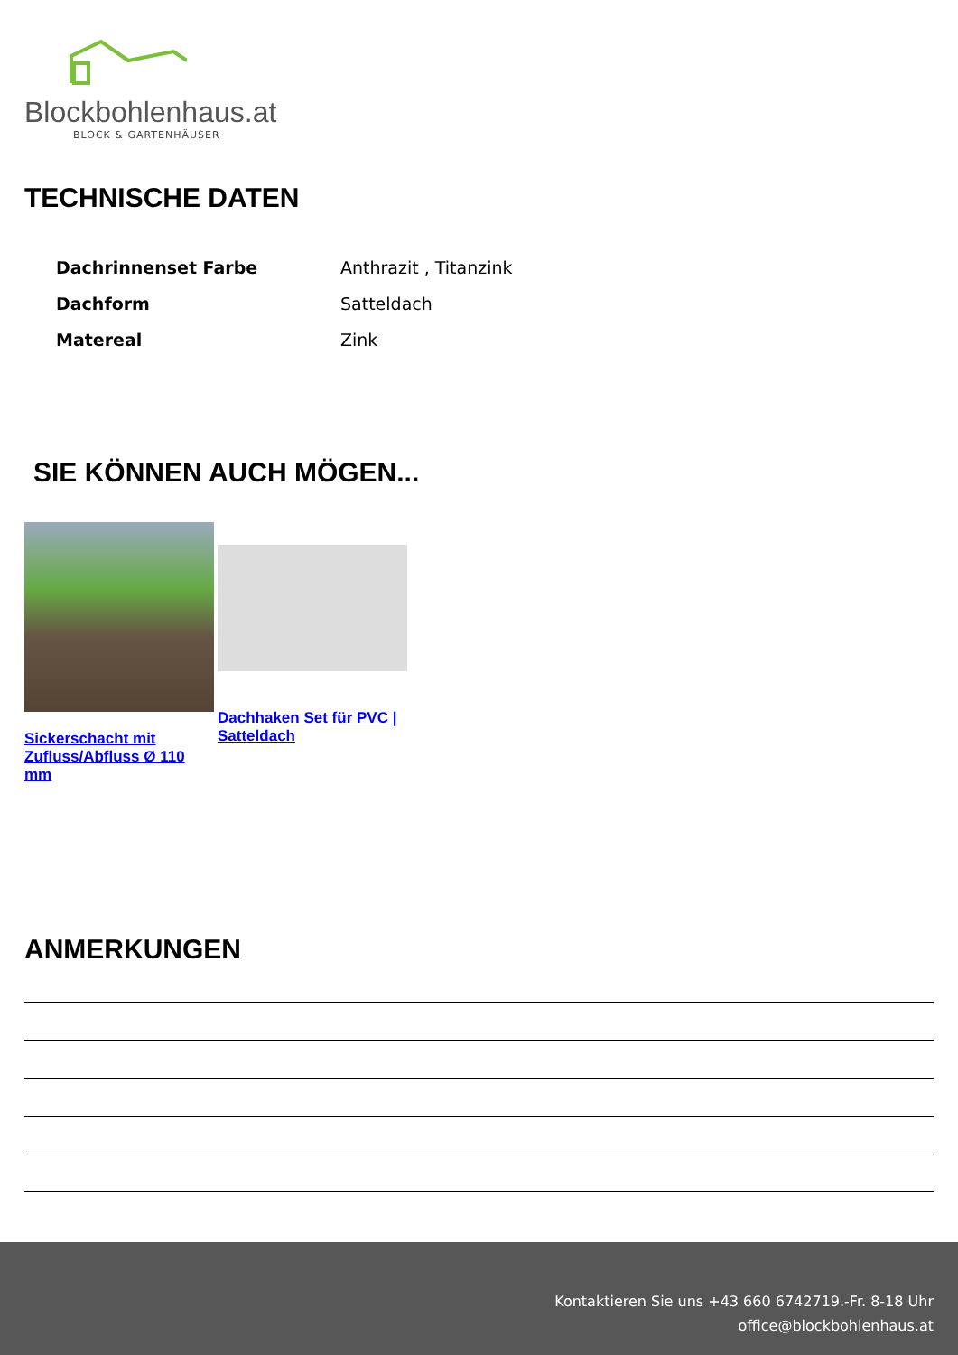Blockbohlenhaus.at
BLOCK & GARTENHÄUSER
TECHNISCHE DATEN
| Dachrinnenset Farbe | Anthrazit , Titanzink |
| Dachform | Satteldach |
| Matereal | Zink |
SIE KÖNNEN AUCH MÖGEN...
Sickerschacht mit Zufluss/Abfluss Ø 110 mm
Dachhaken Set für PVC | Satteldach
ANMERKUNGEN
Kontaktieren Sie uns +43 660 6742719.-Fr. 8-18 Uhr
office@blockbohlenhaus.at